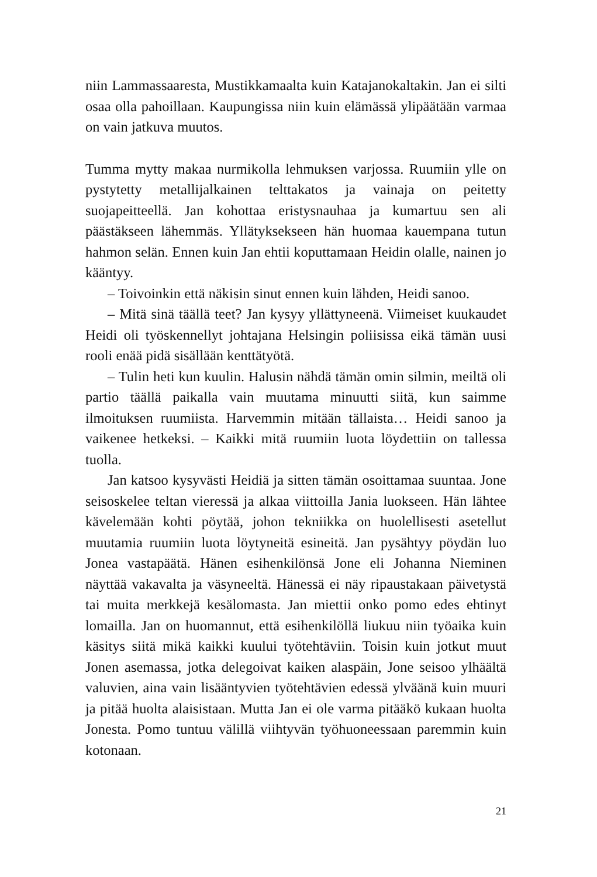niin Lammassaaresta, Mustikkamaalta kuin Katajanokaltakin. Jan ei silti osaa olla pahoillaan. Kaupungissa niin kuin elämässä ylipäätään varmaa on vain jatkuva muutos.
Tumma mytty makaa nurmikolla lehmuksen varjossa. Ruumiin ylle on pystytetty metallijalkainen telttakatos ja vainaja on peitetty suojapeitteellä. Jan kohottaa eristysnauhaa ja kumartuu sen ali päästäkseen lähemmäs. Yllätyksekseen hän huomaa kauempana tutun hahmon selän. Ennen kuin Jan ehtii koputtamaan Heidin olalle, nainen jo kääntyy.
– Toivoinkin että näkisin sinut ennen kuin lähden, Heidi sanoo.
– Mitä sinä täällä teet? Jan kysyy yllättyneenä. Viimeiset kuukaudet Heidi oli työskennellyt johtajana Helsingin poliisissa eikä tämän uusi rooli enää pidä sisällään kenttätyötä.
– Tulin heti kun kuulin. Halusin nähdä tämän omin silmin, meiltä oli partio täällä paikalla vain muutama minuutti siitä, kun saimme ilmoituksen ruumiista. Harvemmin mitään tällaista… Heidi sanoo ja vaikenee hetkeksi. – Kaikki mitä ruumiin luota löydettiin on tallessa tuolla.
Jan katsoo kysyvästi Heidiä ja sitten tämän osoittamaa suuntaa. Jone seisoskelee teltan vieressä ja alkaa viittoilla Jania luokseen. Hän lähtee kävelemään kohti pöytää, johon tekniikka on huolellisesti asetellut muutamia ruumiin luota löytyneitä esineitä. Jan pysähtyy pöydän luo Jonea vastapäätä. Hänen esihenkilönsä Jone eli Johanna Nieminen näyttää vakavalta ja väsyneeltä. Hänessä ei näy ripaustakaan päivetystä tai muita merkkejä kesälomasta. Jan miettii onko pomo edes ehtinyt lomailla. Jan on huomannut, että esihenkilöllä liukuu niin työaika kuin käsitys siitä mikä kaikki kuului työtehtäviin. Toisin kuin jotkut muut Jonen asemassa, jotka delegoivat kaiken alaspäin, Jone seisoo ylhäältä valuvien, aina vain lisääntyvien työtehtävien edessä ylväänä kuin muuri ja pitää huolta alaisistaan. Mutta Jan ei ole varma pitääkö kukaan huolta Jonesta. Pomo tuntuu välillä viihtyvän työhuoneessaan paremmin kuin kotonaan.
21